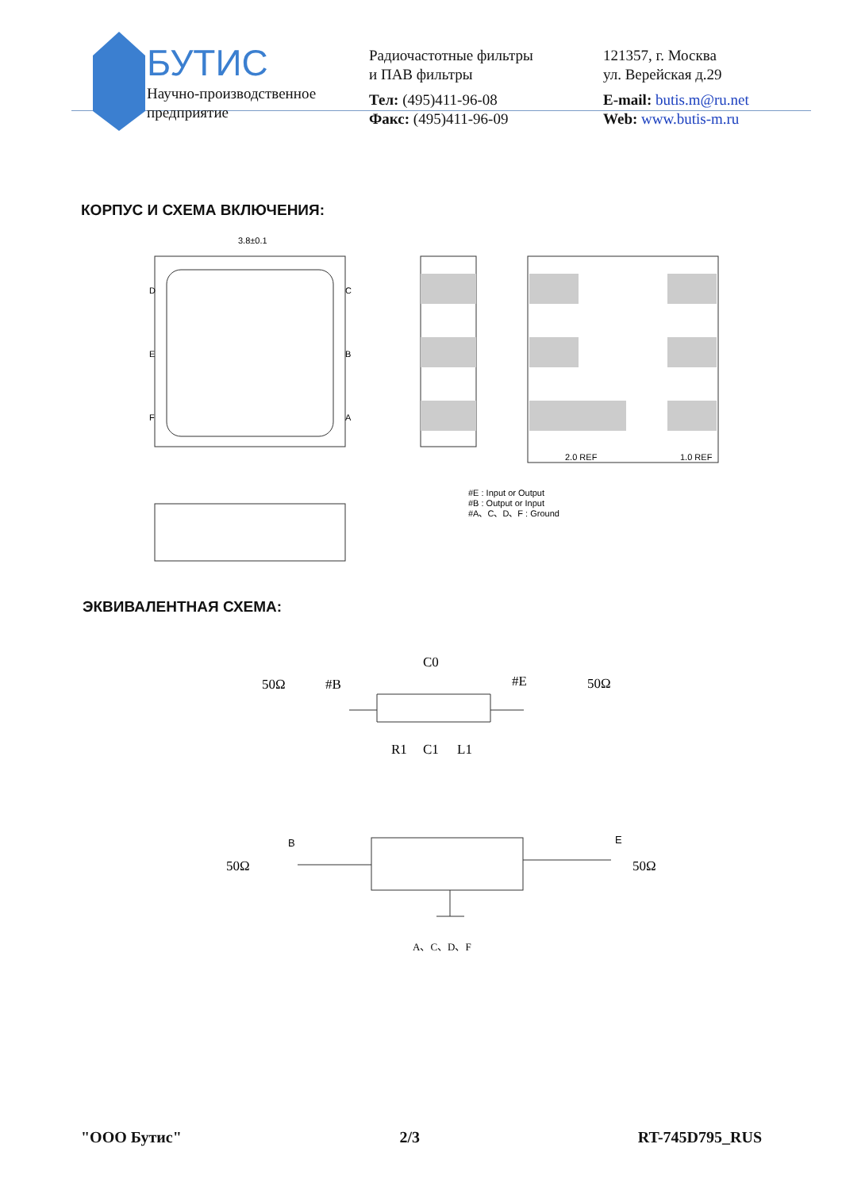БУТИС
Научно-производственное
предприятие
Радиочастотные фильтры
и ПАВ фильтры
Тел: (495)411-96-08
Факс: (495)411-96-09
121357, г. Москва
ул. Верейская д.29
E-mail: butis.m@ru.net
Web: www.butis-m.ru
КОРПУС И СХЕМА ВКЛЮЧЕНИЯ:
3.8±0.1
D
E
F
C
B
A
2.0 REF
1.0 REF
#E : Input or Output
#B : Output or Input
#A、C、D、F : Ground
ЭКВИВАЛЕНТНАЯ СХЕМА:
50Ω
#B
C0
#E
50Ω
R1
C1
L1
50Ω
B
E
50Ω
A、C、D、F
"ООО Бутис" 2/3 RT-745D795_RUS